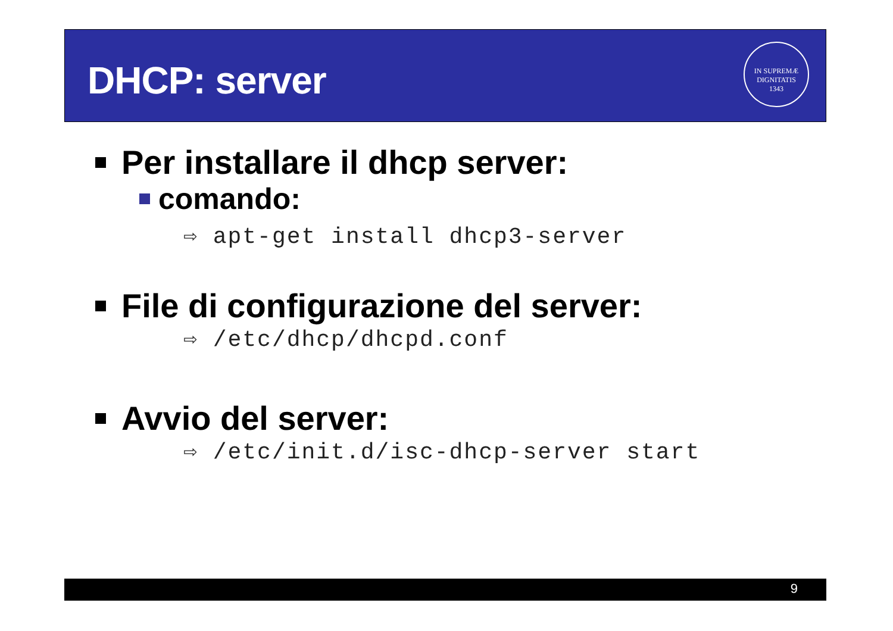DHCP: server
IN SUPREMÆ DIGNITATIS
1343
Per installare il dhcp server:
comando:
⇨ apt-get install dhcp3-server
File di configurazione del server:
⇨ /etc/dhcp/dhcpd.conf
Avvio del server:
⇨ /etc/init.d/isc-dhcp-server start
9